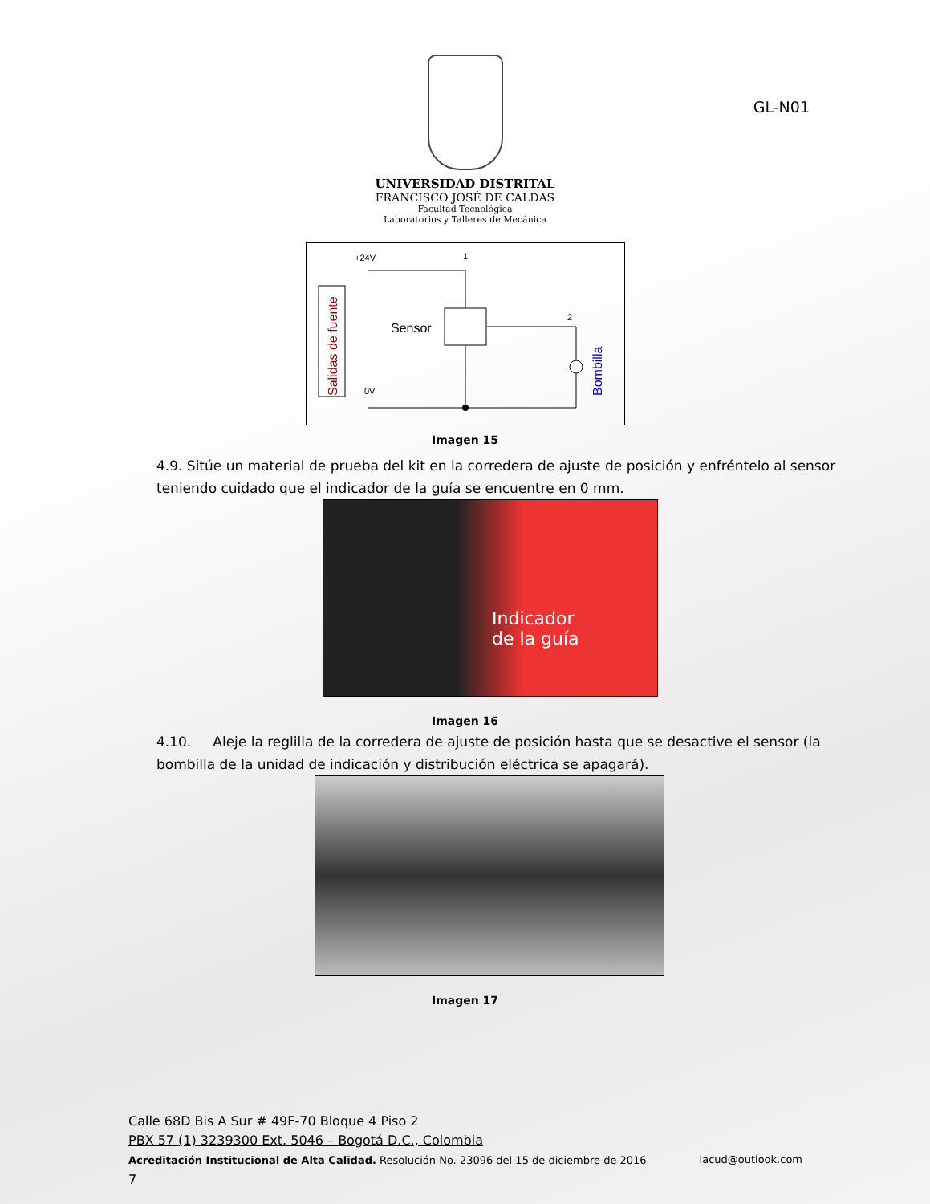GL-N01
UNIVERSIDAD DISTRITAL
FRANCISCO JOSÉ DE CALDAS
Facultad Tecnológica
Laboratorios y Talleres de Mecánica
Salidas de fuente
+24V
1
2
0V
Sensor
Bombilla
Imagen 15
4.9. Sitúe un material de prueba del kit en la corredera de ajuste de posición y enfréntelo al sensor teniendo cuidado que el indicador de la guía se encuentre en 0 mm.
Indicador
de la guía
Imagen 16
4.10. Aleje la reglilla de la corredera de ajuste de posición hasta que se desactive el sensor (la bombilla de la unidad de indicación y distribución eléctrica se apagará).
Imagen 17
Calle 68D Bis A Sur # 49F-70 Bloque 4 Piso 2
PBX 57 (1) 3239300 Ext. 5046 – Bogotá D.C., Colombia
Acreditación Institucional de Alta Calidad. Resolución No. 23096 del 15 de diciembre de 2016 lacud@outlook.com
7